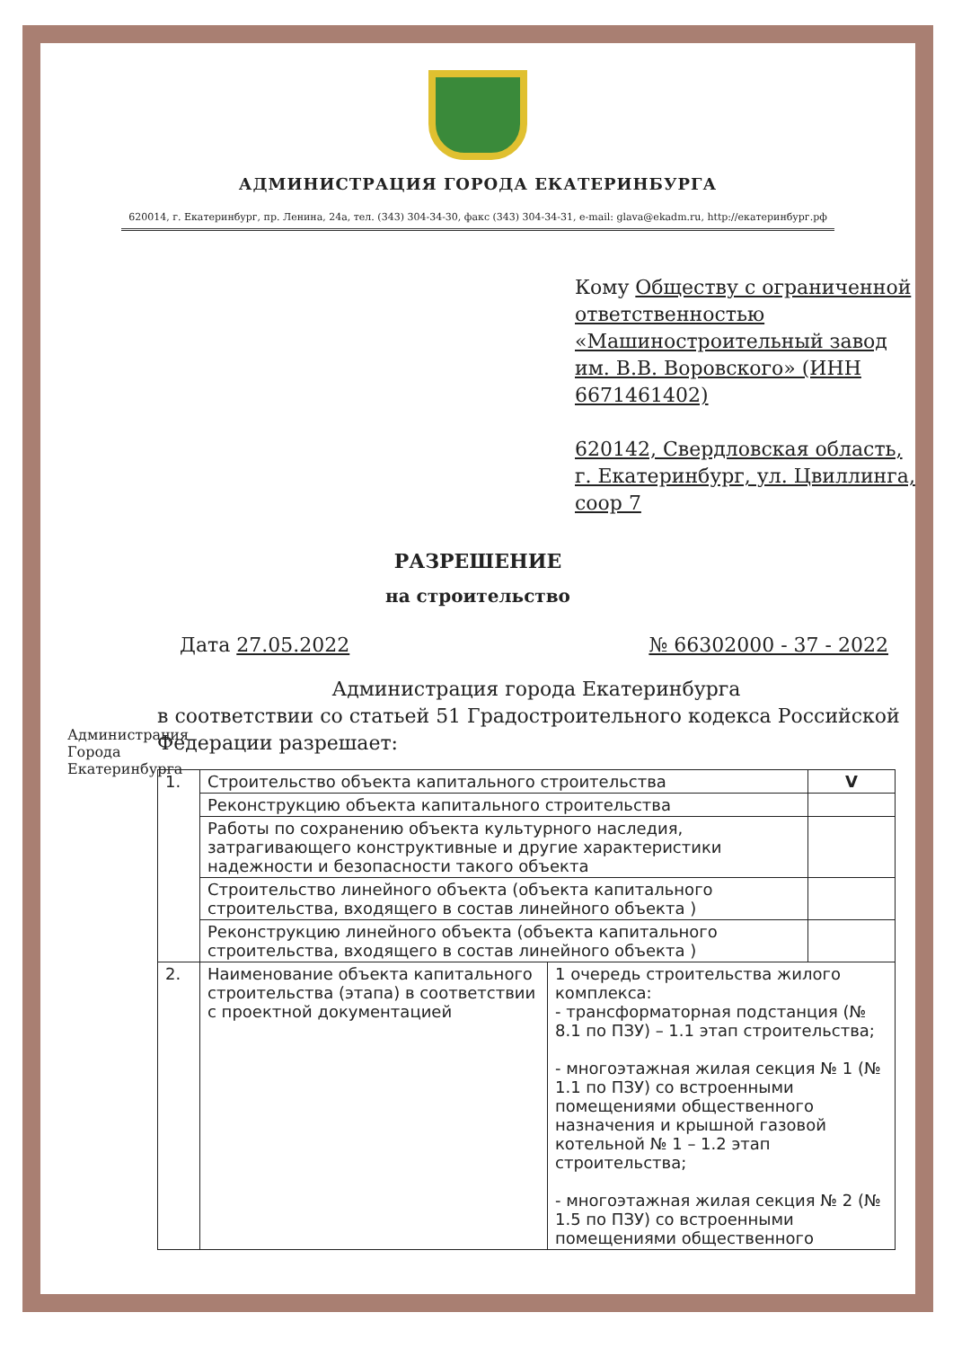АДМИНИСТРАЦИЯ ГОРОДА ЕКАТЕРИНБУРГА
620014, г. Екатеринбург, пр. Ленина, 24а, тел. (343) 304-34-30, факс (343) 304-34-31, e-mail: glava@ekadm.ru, http://екатеринбург.рф
Кому Обществу с ограниченной ответственностью «Машиностроительный завод им. В.В. Воровского» (ИНН 6671461402)
620142, Свердловская область, г. Екатеринбург, ул. Цвиллинга, соор 7
Администрация Города Екатеринбурга
РАЗРЕШЕНИЕ
на строительство
Дата 27.05.2022 № 66302000 - 37 - 2022
Администрация города Екатеринбурга
в соответствии со статьей 51 Градостроительного кодекса Российской Федерации разрешает:
| 1. | Строительство объекта капитального строительства | | V |
| | Реконструкцию объекта капитального строительства | | |
| | Работы по сохранению объекта культурного наследия, затрагивающего конструктивные и другие характеристики надежности и безопасности такого объекта | | |
| | Строительство линейного объекта (объекта капитального строительства, входящего в состав линейного объекта ) | | |
| | Реконструкцию линейного объекта (объекта капитального строительства, входящего в состав линейного объекта ) | | |
| 2. | Наименование объекта капитального строительства (этапа) в соответствии с проектной документацией | 1 очередь строительства жилого комплекса: - трансформаторная подстанция (№ 8.1 по ПЗУ) – 1.1 этап строительства; - многоэтажная жилая секция № 1 (№ 1.1 по ПЗУ) со встроенными помещениями общественного назначения и крышной газовой котельной № 1 – 1.2 этап строительства; - многоэтажная жилая секция № 2 (№ 1.5 по ПЗУ) со встроенными помещениями общественного | |